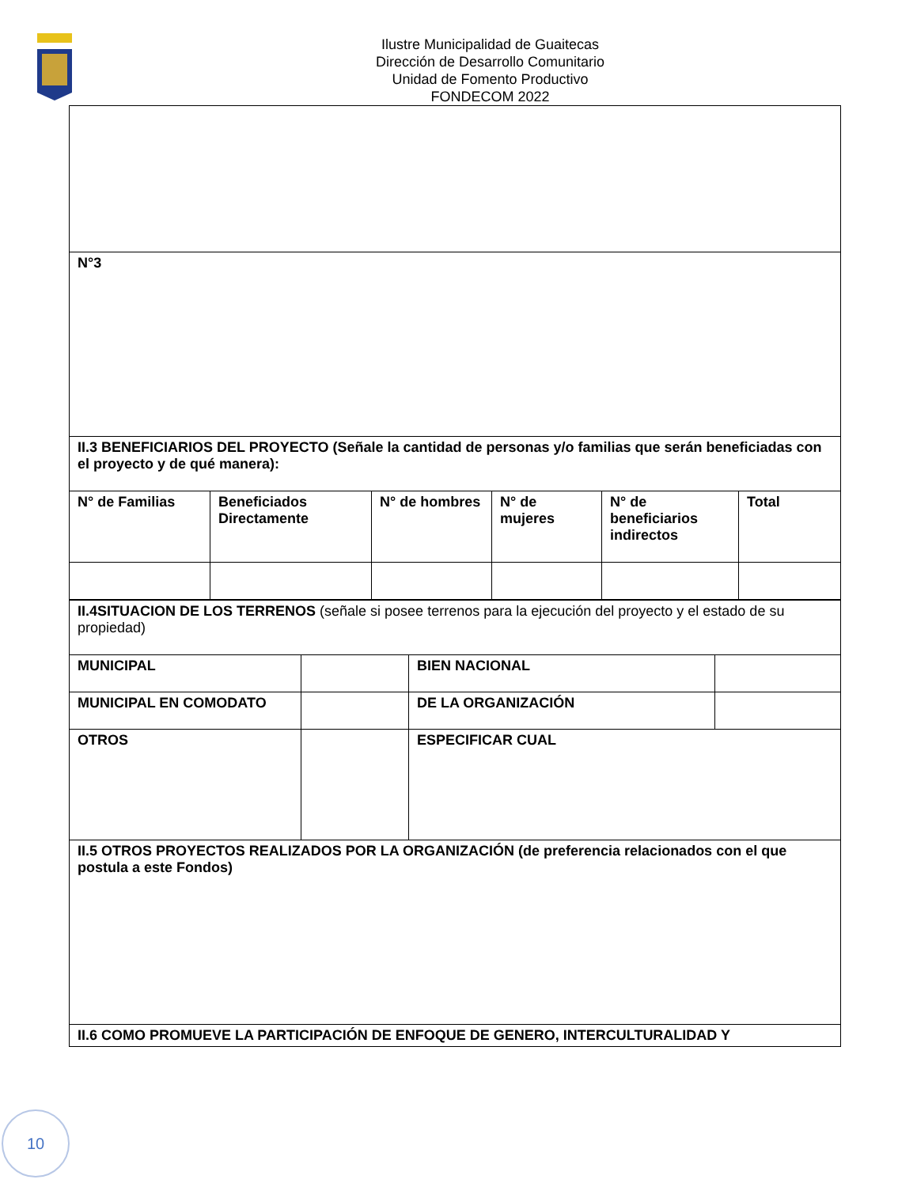Ilustre Municipalidad de Guaitecas
Dirección de Desarrollo Comunitario
Unidad de Fomento Productivo
FONDECOM 2022
| N°3 | | | | | |
| II.3 BENEFICIARIOS DEL PROYECTO (Señale la cantidad de personas y/o familias que serán beneficiadas con el proyecto y de qué manera): | | | | | |
| N° de Familias | Beneficiados Directamente | N° de hombres | N° de mujeres | N° de beneficiarios indirectos | Total |
| II.4SITUACION DE LOS TERRENOS (señale si posee terrenos para la ejecución del proyecto y el estado de su propiedad) | | | |
| MUNICIPAL | | BIEN NACIONAL | |
| MUNICIPAL EN COMODATO | | DE LA ORGANIZACIÓN | |
| OTROS | | ESPECIFICAR CUAL | |
| II.5 OTROS PROYECTOS REALIZADOS POR LA ORGANIZACIÓN (de preferencia relacionados con el que postula a este Fondos) | | | |
| II.6 COMO PROMUEVE LA PARTICIPACIÓN DE ENFOQUE DE GENERO, INTERCULTURALIDAD Y | | | |
10